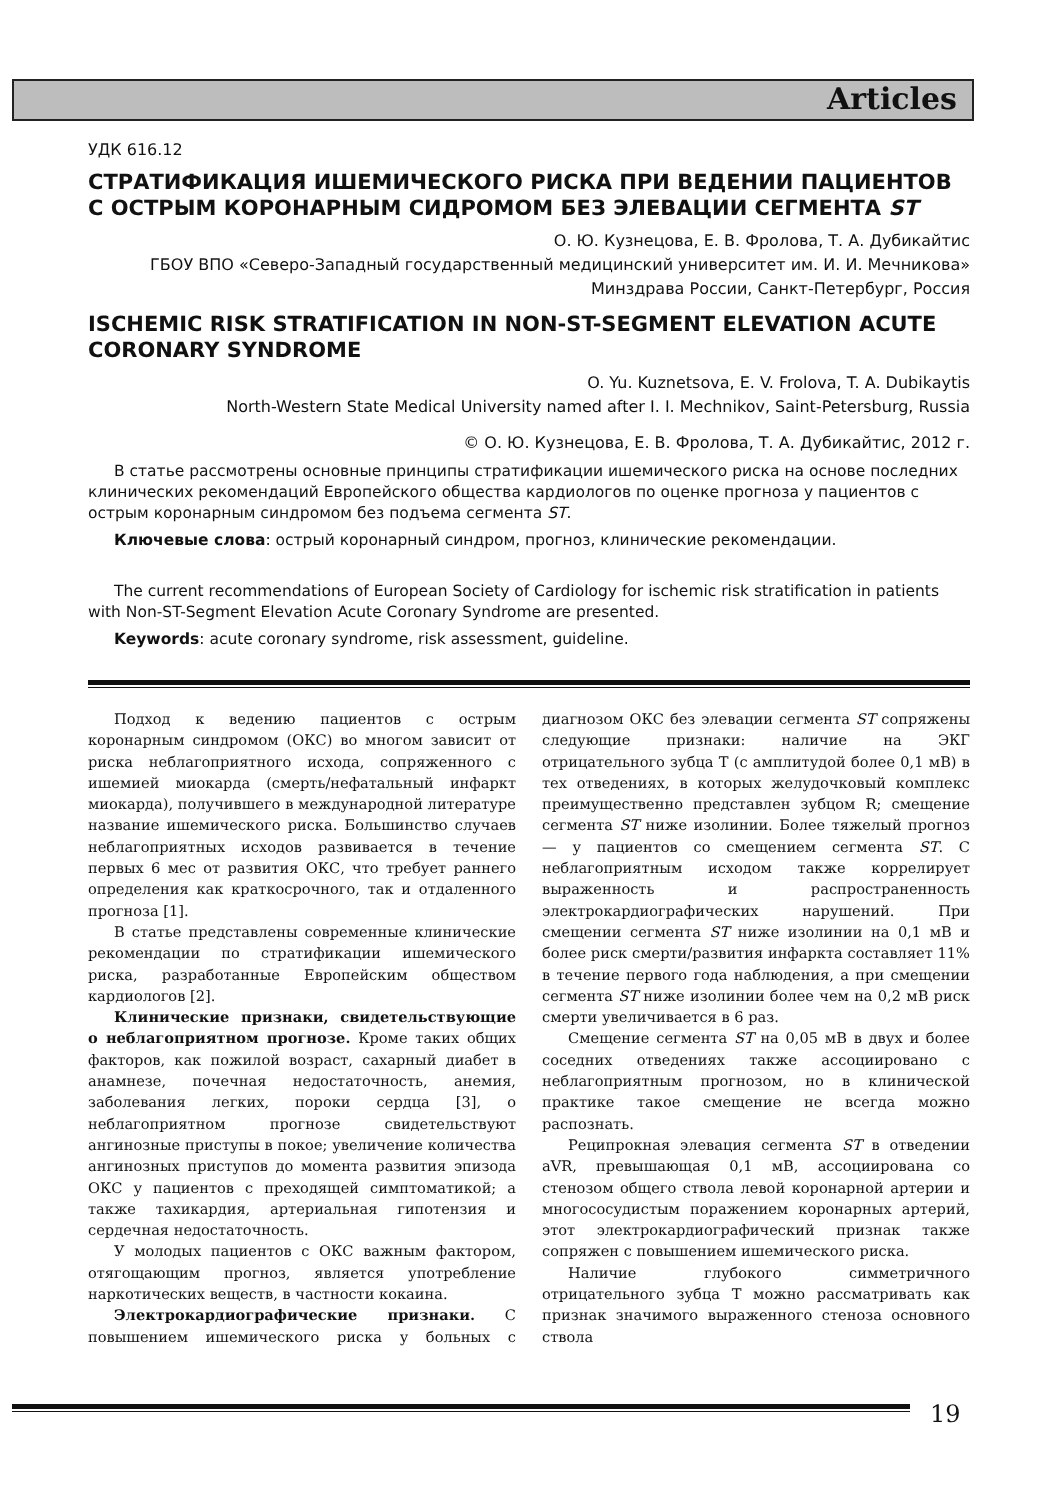Articles
УДК 616.12
СТРАТИФИКАЦИЯ ИШЕМИЧЕСКОГО РИСКА ПРИ ВЕДЕНИИ ПАЦИЕНТОВ С ОСТРЫМ КОРОНАРНЫМ СИДРОМОМ БЕЗ ЭЛЕВАЦИИ СЕГМЕНТА ST
О. Ю. Кузнецова, Е. В. Фролова, Т. А. Дубикайтис
ГБОУ ВПО «Северо-Западный государственный медицинский университет им. И. И. Мечникова»
Минздрава России, Санкт-Петербург, Россия
ISCHEMIC RISK STRATIFICATION IN NON-ST-SEGMENT ELEVATION ACUTE CORONARY SYNDROME
O. Yu. Kuznetsova, E. V. Frolova, T. A. Dubikaytis
North-Western State Medical University named after I. I. Mechnikov, Saint-Petersburg, Russia
© О. Ю. Кузнецова, Е. В. Фролова, Т. А. Дубикайтис, 2012 г.
В статье рассмотрены основные принципы стратификации ишемического риска на основе последних клинических рекомендаций Европейского общества кардиологов по оценке прогноза у пациентов с острым коронарным синдромом без подъема сегмента ST.
Ключевые слова: острый коронарный синдром, прогноз, клинические рекомендации.
The current recommendations of European Society of Cardiology for ischemic risk stratification in patients with Non-ST-Segment Elevation Acute Coronary Syndrome are presented.
Keywords: acute coronary syndrome, risk assessment, guideline.
Подход к ведению пациентов с острым коронарным синдромом (ОКС) во многом зависит от риска неблагоприятного исхода, сопряженного с ишемией миокарда (смерть/нефатальный инфаркт миокарда), получившего в международной литературе название ишемического риска. Большинство случаев неблагоприятных исходов развивается в течение первых 6 мес от развития ОКС, что требует раннего определения как краткосрочного, так и отдаленного прогноза [1].
В статье представлены современные клинические рекомендации по стратификации ишемического риска, разработанные Европейским обществом кардиологов [2].
Клинические признаки, свидетельствующие о неблагоприятном прогнозе. Кроме таких общих факторов, как пожилой возраст, сахарный диабет в анамнезе, почечная недостаточность, анемия, заболевания легких, пороки сердца [3], о неблагоприятном прогнозе свидетельствуют ангинозные приступы в покое; увеличение количества ангинозных приступов до момента развития эпизода ОКС у пациентов с преходящей симптоматикой; а также тахикардия, артериальная гипотензия и сердечная недостаточность.
У молодых пациентов с ОКС важным фактором, отягощающим прогноз, является употребление наркотических веществ, в частности кокаина.
Электрокардиографические признаки. С повышением ишемического риска у больных с диагнозом ОКС без элевации сегмента ST сопряжены следующие признаки: наличие на ЭКГ отрицательного зубца T (с амплитудой более 0,1 мВ) в тех отведениях, в которых желудочковый комплекс преимущественно представлен зубцом R; смещение сегмента ST ниже изолинии. Более тяжелый прогноз — у пациентов со смещением сегмента ST. С неблагоприятным исходом также коррелирует выраженность и распространенность электрокардиографических нарушений. При смещении сегмента ST ниже изолинии на 0,1 мВ и более риск смерти/развития инфаркта составляет 11% в течение первого года наблюдения, а при смещении сегмента ST ниже изолинии более чем на 0,2 мВ риск смерти увеличивается в 6 раз.
Смещение сегмента ST на 0,05 мВ в двух и более соседних отведениях также ассоциировано с неблагоприятным прогнозом, но в клинической практике такое смещение не всегда можно распознать.
Реципрокная элевация сегмента ST в отведении aVR, превышающая 0,1 мВ, ассоциирована со стенозом общего ствола левой коронарной артерии и многососудистым поражением коронарных артерий, этот электрокардиографический признак также сопряжен с повышением ишемического риска.
Наличие глубокого симметричного отрицательного зубца T можно рассматривать как признак значимого выраженного стеноза основного ствола
19